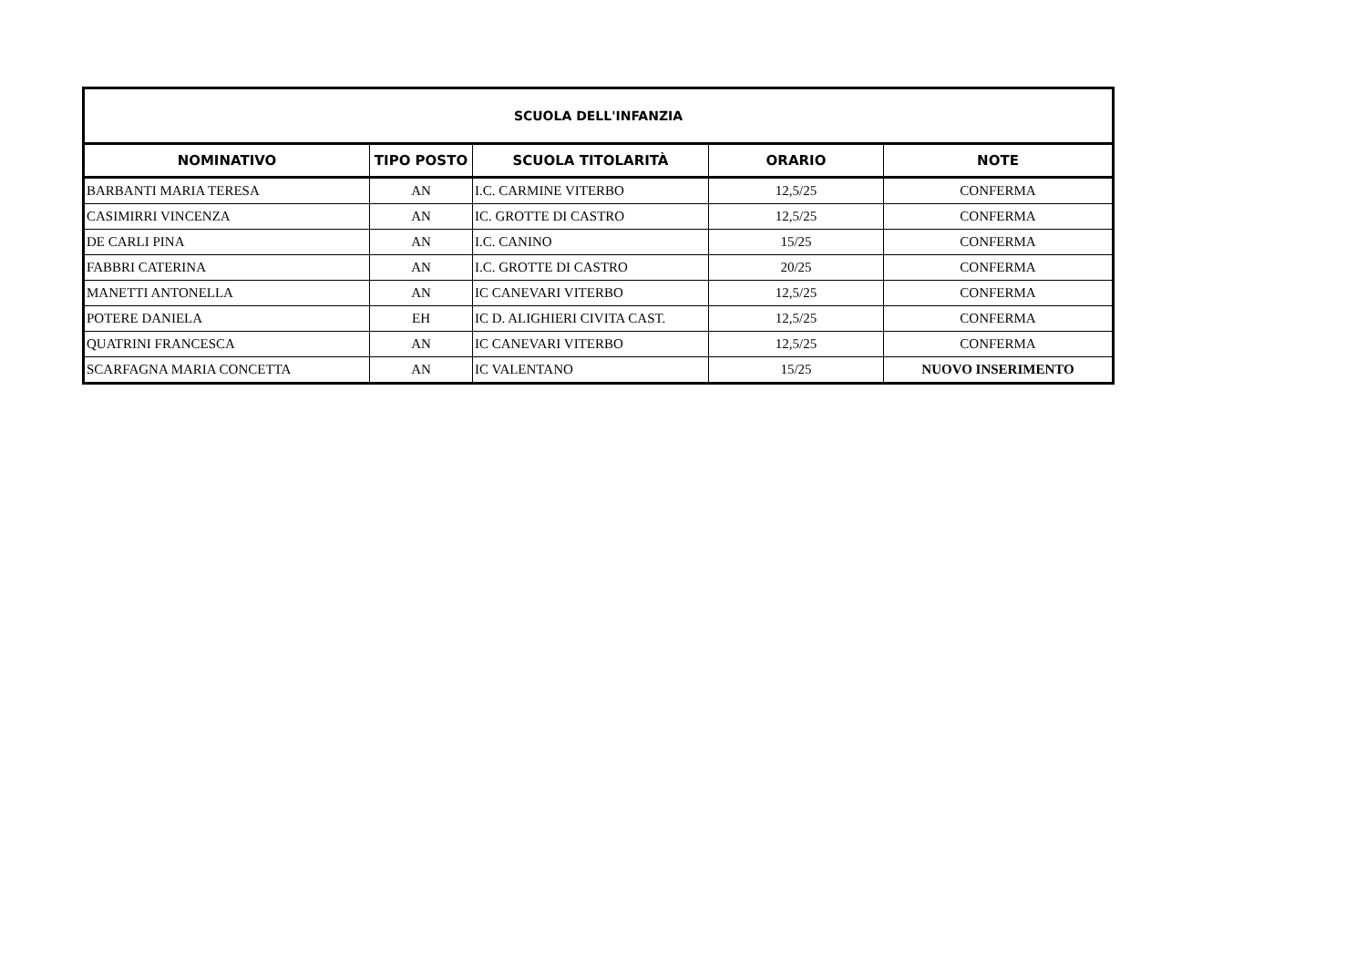| SCUOLA DELL'INFANZIA | | | | |
| --- | --- | --- | --- | --- |
| NOMINATIVO | TIPO POSTO | SCUOLA TITOLARITÀ | ORARIO | NOTE |
| BARBANTI MARIA TERESA | AN | I.C. CARMINE VITERBO | 12,5/25 | CONFERMA |
| CASIMIRRI VINCENZA | AN | IC. GROTTE DI CASTRO | 12,5/25 | CONFERMA |
| DE CARLI PINA | AN | I.C. CANINO | 15/25 | CONFERMA |
| FABBRI CATERINA | AN | I.C. GROTTE DI CASTRO | 20/25 | CONFERMA |
| MANETTI ANTONELLA | AN | IC CANEVARI VITERBO | 12,5/25 | CONFERMA |
| POTERE DANIELA | EH | IC D. ALIGHIERI CIVITA CAST. | 12,5/25 | CONFERMA |
| QUATRINI FRANCESCA | AN | IC CANEVARI VITERBO | 12,5/25 | CONFERMA |
| SCARFAGNA MARIA CONCETTA | AN | IC VALENTANO | 15/25 | NUOVO INSERIMENTO |